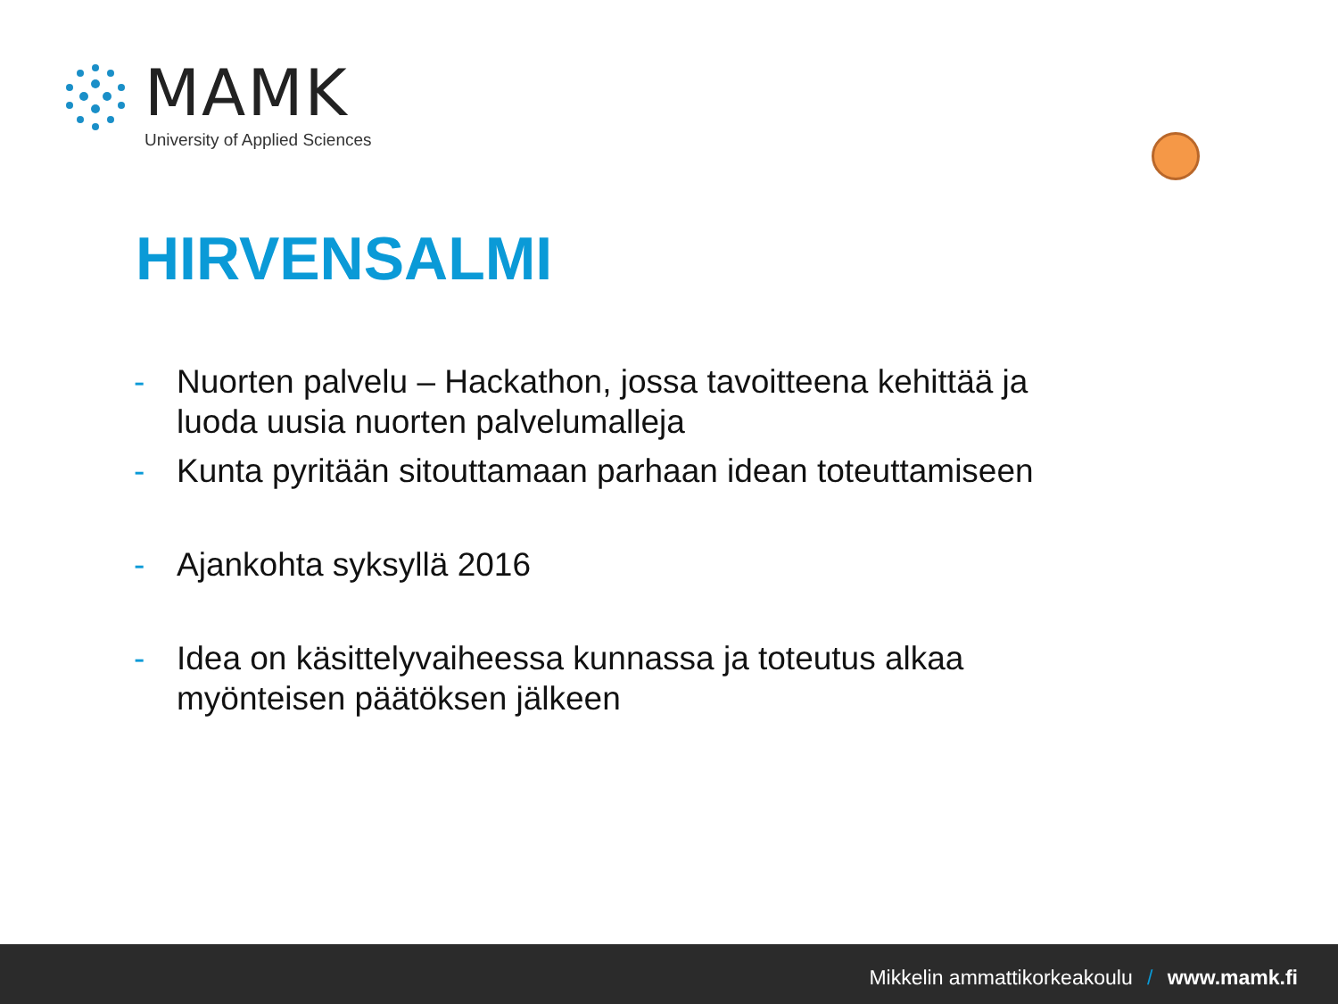MAMK
University of Applied Sciences
HIRVENSALMI
- Nuorten palvelu – Hackathon, jossa tavoitteena kehittää ja luoda uusia nuorten palvelumalleja
- Kunta pyritään sitouttamaan parhaan idean toteuttamiseen
- Ajankohta syksyllä 2016
- Idea on käsittelyvaiheessa kunnassa ja toteutus alkaa myönteisen päätöksen jälkeen
Mikkelin ammattikorkeakoulu / www.mamk.fi